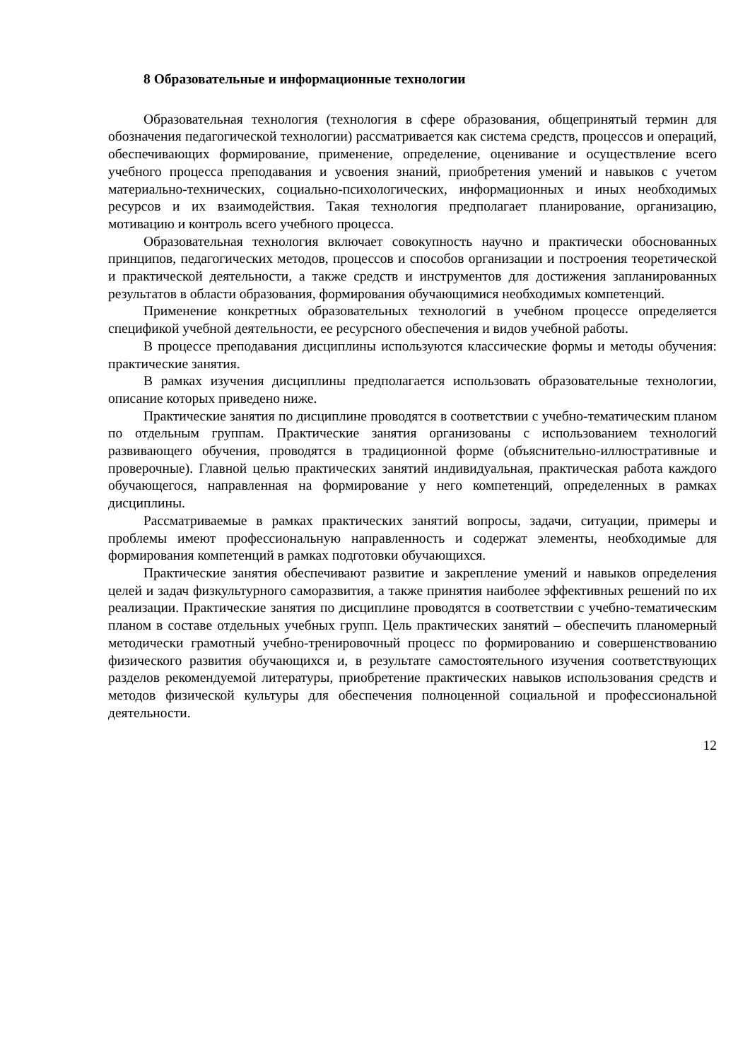8 Образовательные и информационные технологии
Образовательная технология (технология в сфере образования, общепринятый термин для обозначения педагогической технологии) рассматривается как система средств, процессов и операций, обеспечивающих формирование, применение, определение, оценивание и осуществление всего учебного процесса преподавания и усвоения знаний, приобретения умений и навыков с учетом материально-технических, социально-психологических, информационных и иных необходимых ресурсов и их взаимодействия. Такая технология предполагает планирование, организацию, мотивацию и контроль всего учебного процесса.
Образовательная технология включает совокупность научно и практически обоснованных принципов, педагогических методов, процессов и способов организации и построения теоретической и практической деятельности, а также средств и инструментов для достижения запланированных результатов в области образования, формирования обучающимися необходимых компетенций.
Применение конкретных образовательных технологий в учебном процессе определяется спецификой учебной деятельности, ее ресурсного обеспечения и видов учебной работы.
В процессе преподавания дисциплины используются классические формы и методы обучения: практические занятия.
В рамках изучения дисциплины предполагается использовать образовательные технологии, описание которых приведено ниже.
Практические занятия по дисциплине проводятся в соответствии с учебно-тематическим планом по отдельным группам. Практические занятия организованы с использованием технологий развивающего обучения, проводятся в традиционной форме (объяснительно-иллюстративные и проверочные). Главной целью практических занятий индивидуальная, практическая работа каждого обучающегося, направленная на формирование у него компетенций, определенных в рамках дисциплины.
Рассматриваемые в рамках практических занятий вопросы, задачи, ситуации, примеры и проблемы имеют профессиональную направленность и содержат элементы, необходимые для формирования компетенций в рамках подготовки обучающихся.
Практические занятия обеспечивают развитие и закрепление умений и навыков определения целей и задач физкультурного саморазвития, а также принятия наиболее эффективных решений по их реализации. Практические занятия по дисциплине проводятся в соответствии с учебно-тематическим планом в составе отдельных учебных групп. Цель практических занятий – обеспечить планомерный методически грамотный учебно-тренировочный процесс по формированию и совершенствованию физического развития обучающихся и, в результате самостоятельного изучения соответствующих разделов рекомендуемой литературы, приобретение практических навыков использования средств и методов физической культуры для обеспечения полноценной социальной и профессиональной деятельности.
12